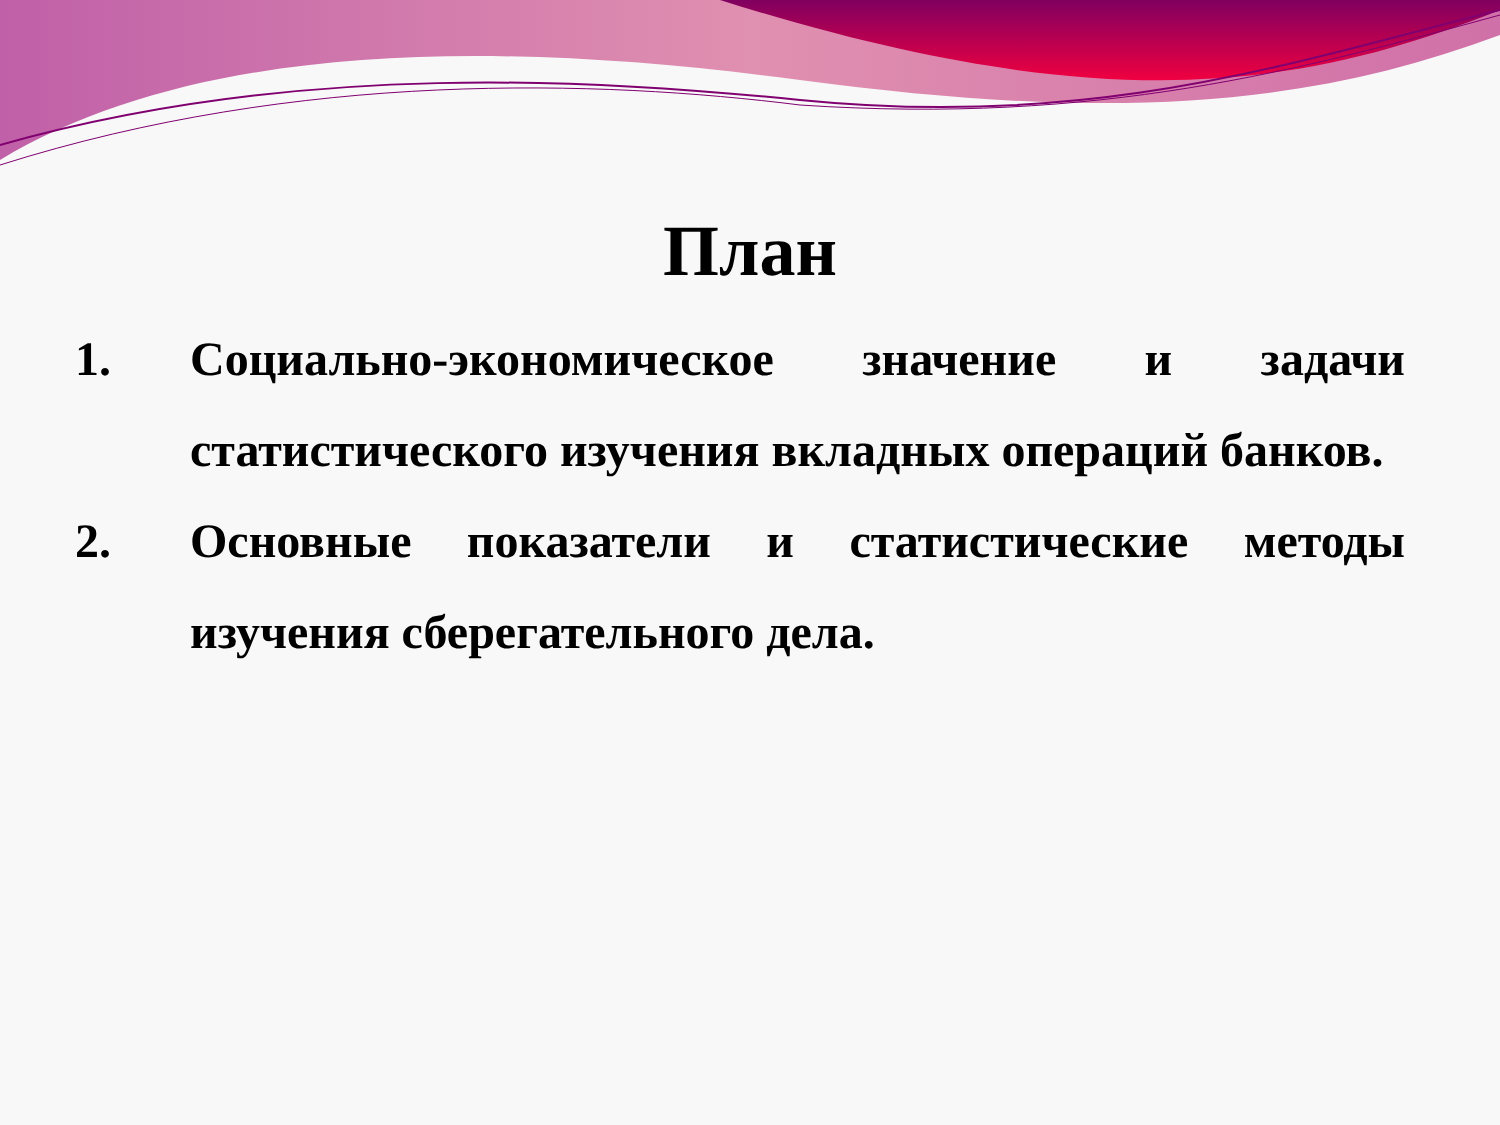План
1. Социально-экономическое значение и задачи статистического изучения вкладных операций банков.
2. Основные показатели и статистические методы изучения сберегательного дела.